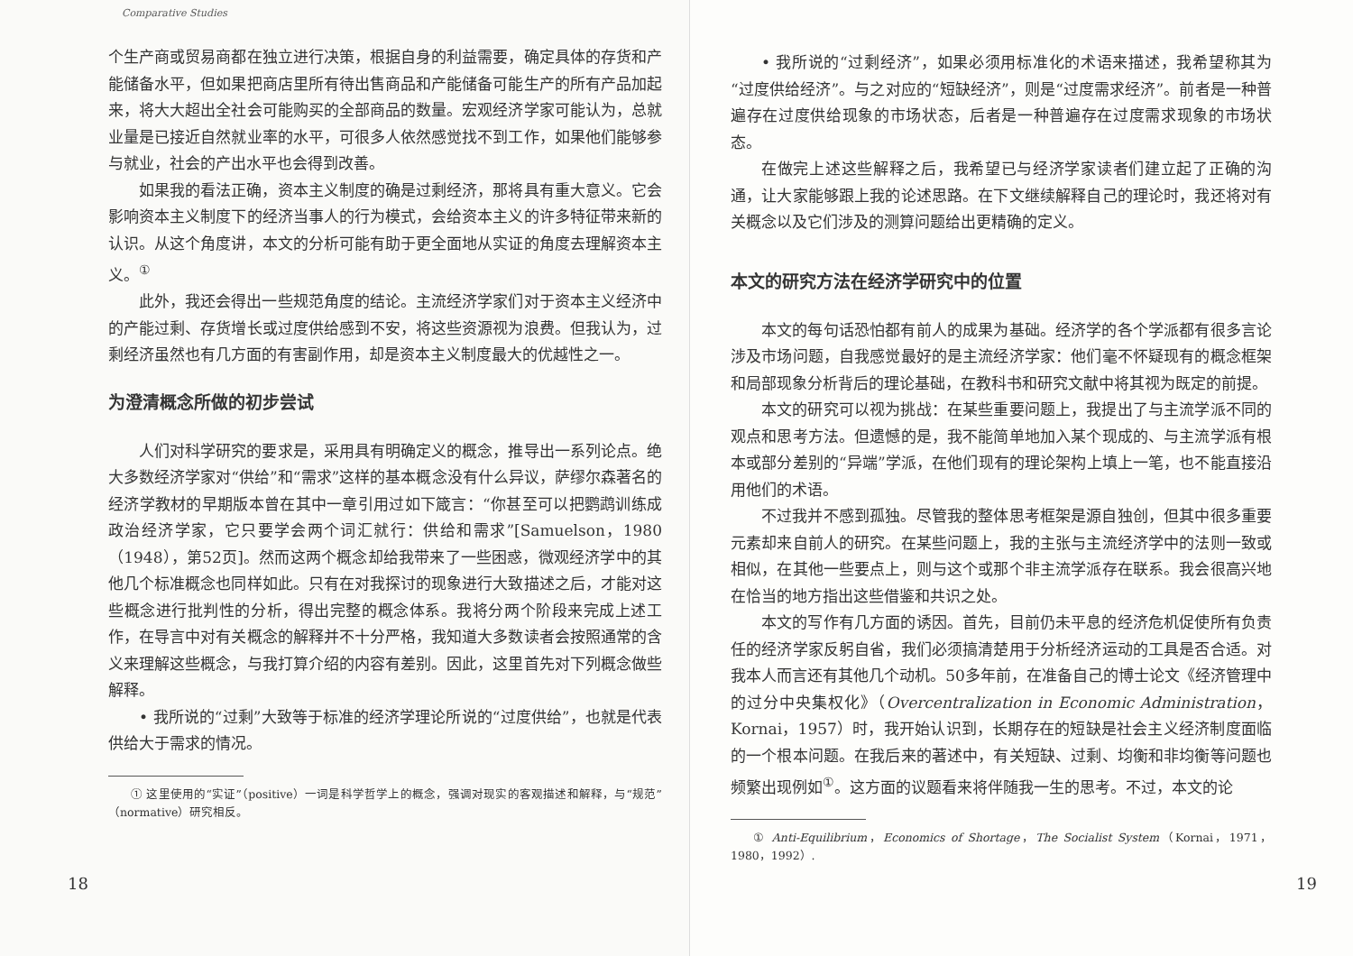Comparative Studies
个生产商或贸易商都在独立进行决策，根据自身的利益需要，确定具体的存货和产能储备水平，但如果把商店里所有待出售商品和产能储备可能生产的所有产品加起来，将大大超出全社会可能购买的全部商品的数量。宏观经济学家可能认为，总就业量是已接近自然就业率的水平，可很多人依然感觉找不到工作，如果他们能够参与就业，社会的产出水平也会得到改善。
如果我的看法正确，资本主义制度的确是过剩经济，那将具有重大意义。它会影响资本主义制度下的经济当事人的行为模式，会给资本主义的许多特征带来新的认识。从这个角度讲，本文的分析可能有助于更全面地从实证的角度去理解资本主义。<sup>①</sup>
此外，我还会得出一些规范角度的结论。主流经济学家们对于资本主义经济中的产能过剩、存货增长或过度供给感到不安，将这些资源视为浪费。但我认为，过剩经济虽然也有几方面的有害副作用，却是资本主义制度最大的优越性之一。
为澄清概念所做的初步尝试
人们对科学研究的要求是，采用具有明确定义的概念，推导出一系列论点。绝大多数经济学家对“供给”和“需求”这样的基本概念没有什么异议，萨缪尔森著名的经济学教材的早期版本曾在其中一章引用过如下箴言：“你甚至可以把鹦鹉训练成政治经济学家，它只要学会两个词汇就行：供给和需求”[Samuelson，1980（1948），第52页]。然而这两个概念却给我带来了一些困惑，微观经济学中的其他几个标准概念也同样如此。只有在对我探讨的现象进行大致描述之后，才能对这些概念进行批判性的分析，得出完整的概念体系。我将分两个阶段来完成上述工作，在导言中对有关概念的解释并不十分严格，我知道大多数读者会按照通常的含义来理解这些概念，与我打算介绍的内容有差别。因此，这里首先对下列概念做些解释。
• 我所说的“过剩”大致等于标准的经济学理论所说的“过度供给”，也就是代表供给大于需求的情况。
① 这里使用的“实证”（positive）一词是科学哲学上的概念，强调对现实的客观描述和解释，与“规范”（normative）研究相反。
18
• 我所说的“过剩经济”，如果必须用标准化的术语来描述，我希望称其为“过度供给经济”。与之对应的“短缺经济”，则是“过度需求经济”。前者是一种普遍存在过度供给现象的市场状态，后者是一种普遍存在过度需求现象的市场状态。
在做完上述这些解释之后，我希望已与经济学家读者们建立起了正确的沟通，让大家能够跟上我的论述思路。在下文继续解释自己的理论时，我还将对有关概念以及它们涉及的测算问题给出更精确的定义。
本文的研究方法在经济学研究中的位置
本文的每句话恐怕都有前人的成果为基础。经济学的各个学派都有很多言论涉及市场问题，自我感觉最好的是主流经济学家：他们毫不怀疑现有的概念框架和局部现象分析背后的理论基础，在教科书和研究文献中将其视为既定的前提。
本文的研究可以视为挑战：在某些重要问题上，我提出了与主流学派不同的观点和思考方法。但遗憾的是，我不能简单地加入某个现成的、与主流学派有根本或部分差别的“异端”学派，在他们现有的理论架构上填上一笔，也不能直接沿用他们的术语。
不过我并不感到孤独。尽管我的整体思考框架是源自独创，但其中很多重要元素却来自前人的研究。在某些问题上，我的主张与主流经济学中的法则一致或相似，在其他一些要点上，则与这个或那个非主流学派存在联系。我会很高兴地在恰当的地方指出这些借鉴和共识之处。
本文的写作有几方面的诱因。首先，目前仍未平息的经济危机促使所有负责任的经济学家反躬自省，我们必须搞清楚用于分析经济运动的工具是否合适。对我本人而言还有其他几个动机。50多年前，在准备自己的博士论文《经济管理中的过分中央集权化》（Overcentralization in Economic Administration，Kornai，1957）时，我开始认识到，长期存在的短缺是社会主义经济制度面临的一个根本问题。在我后来的著述中，有关短缺、过剩、均衡和非均衡等问题也频繁出现例如<sup>①</sup>。这方面的议题看来将伴随我一生的思考。不过，本文的论
① Anti-Equilibrium，Economics of Shortage，The Socialist System（Kornai，1971，1980，1992）.
19